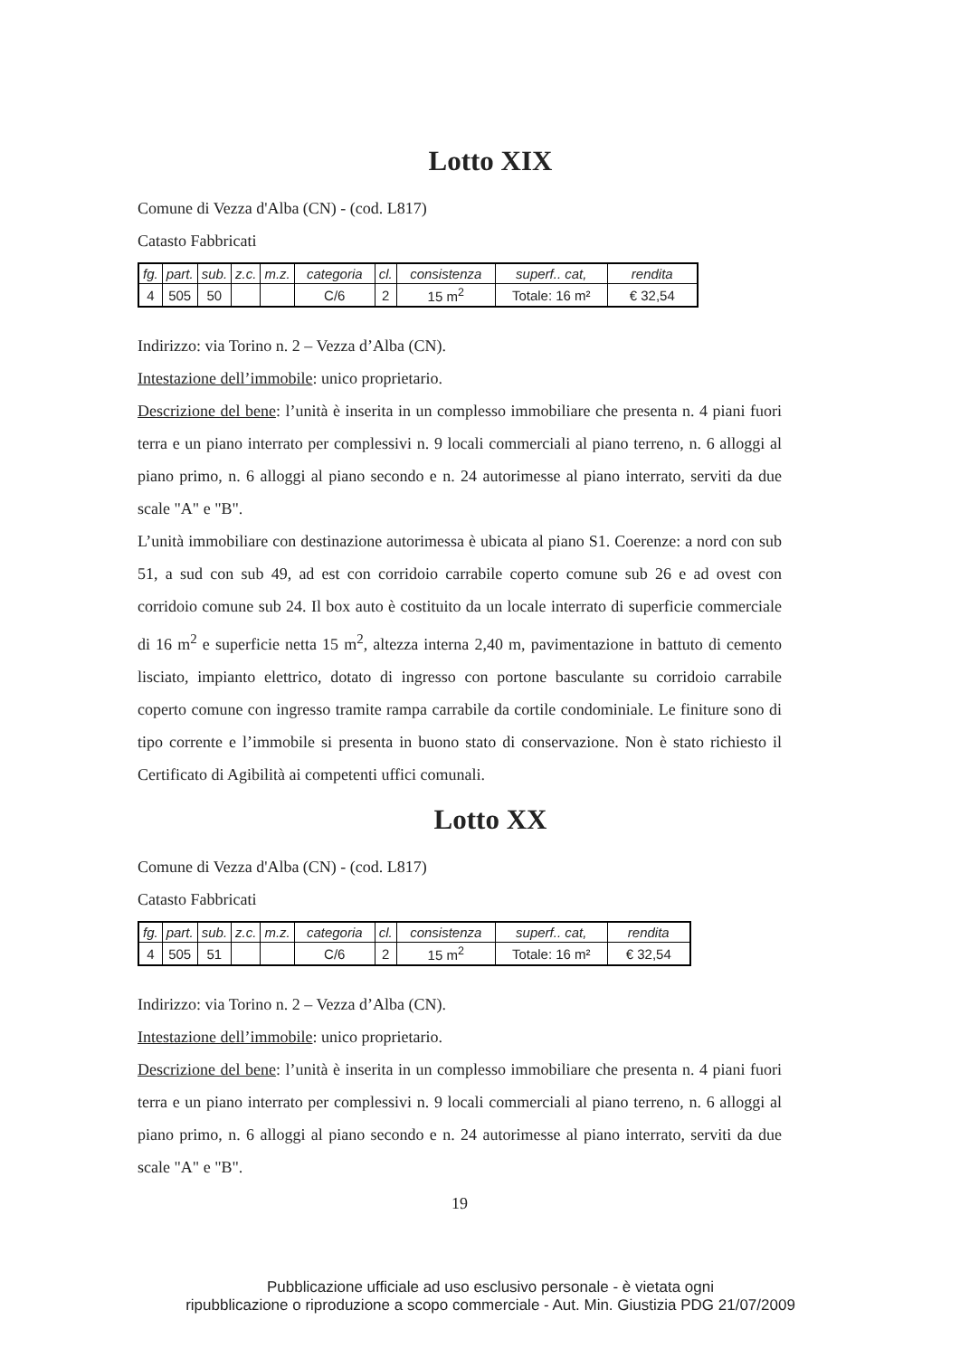Lotto XIX
Comune di Vezza d'Alba (CN) - (cod. L817)
Catasto Fabbricati
| fg. | part. | sub. | z.c. | m.z. | categoria | cl. | consistenza | superf.. cat, | rendita |
| 4 | 505 | 50 | | | C/6 | 2 | 15 m<sup>2</sup> | Totale: 16 m² | € 32,54 |
Indirizzo: via Torino n. 2 – Vezza d’Alba (CN).
Intestazione dell’immobile: unico proprietario.
Descrizione del bene: l’unità è inserita in un complesso immobiliare che presenta n. 4 piani fuori terra e un piano interrato per complessivi n. 9 locali commerciali al piano terreno, n. 6 alloggi al piano primo, n. 6 alloggi al piano secondo e n. 24 autorimesse al piano interrato, serviti da due scale "A" e "B".
L’unità immobiliare con destinazione autorimessa è ubicata al piano S1. Coerenze: a nord con sub 51, a sud con sub 49, ad est con corridoio carrabile coperto comune sub 26 e ad ovest con corridoio comune sub 24. Il box auto è costituito da un locale interrato di superficie commerciale di 16 m<sup>2</sup> e superficie netta 15 m<sup>2</sup>, altezza interna 2,40 m, pavimentazione in battuto di cemento lisciato, impianto elettrico, dotato di ingresso con portone basculante su corridoio carrabile coperto comune con ingresso tramite rampa carrabile da cortile condominiale. Le finiture sono di tipo corrente e l’immobile si presenta in buono stato di conservazione. Non è stato richiesto il Certificato di Agibilità ai competenti uffici comunali.
Lotto XX
Comune di Vezza d'Alba (CN) - (cod. L817)
Catasto Fabbricati
| fg. | part. | sub. | z.c. | m.z. | categoria | cl. | consistenza | superf.. cat, | rendita |
| 4 | 505 | 51 | | | C/6 | 2 | 15 m<sup>2</sup> | Totale: 16 m² | € 32,54 |
Indirizzo: via Torino n. 2 – Vezza d’Alba (CN).
Intestazione dell’immobile: unico proprietario.
Descrizione del bene: l’unità è inserita in un complesso immobiliare che presenta n. 4 piani fuori terra e un piano interrato per complessivi n. 9 locali commerciali al piano terreno, n. 6 alloggi al piano primo, n. 6 alloggi al piano secondo e n. 24 autorimesse al piano interrato, serviti da due scale "A" e "B".
19
Pubblicazione ufficiale ad uso esclusivo personale - è vietata ogni
ripubblicazione o riproduzione a scopo commerciale - Aut. Min. Giustizia PDG 21/07/2009